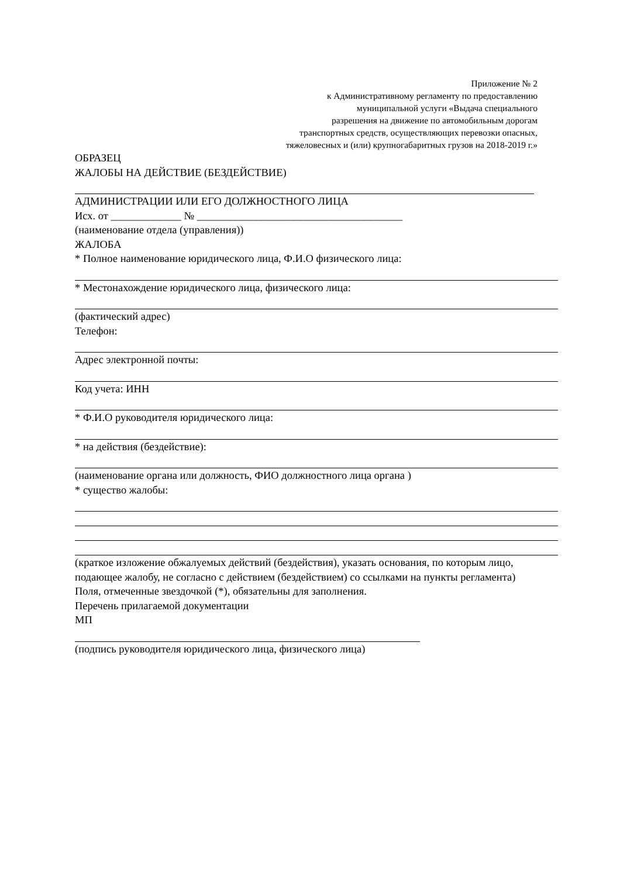Приложение № 2
к Административному регламенту по предоставлению
муниципальной услуги «Выдача специального
разрешения на движение по автомобильным дорогам
транспортных средств, осуществляющих перевозки опасных,
тяжеловесных и (или) крупногабаритных грузов на 2018-2019 г.»
ОБРАЗЕЦ
ЖАЛОБЫ НА ДЕЙСТВИЕ (БЕЗДЕЙСТВИЕ)
АДМИНИСТРАЦИИ ИЛИ ЕГО ДОЛЖНОСТНОГО ЛИЦА
Исх. от _____________ № ______________________________________
(наименование отдела (управления))
ЖАЛОБА
* Полное наименование юридического лица, Ф.И.О физического лица:
* Местонахождение юридического лица, физического лица:
(фактический адрес)
Телефон:
Адрес электронной почты:
Код учета: ИНН
* Ф.И.О руководителя юридического лица:
* на действия (бездействие):
(наименование органа или должность, ФИО должностного лица органа )
* существо жалобы:
(краткое изложение обжалуемых действий (бездействия), указать основания, по которым лицо,
подающее жалобу, не согласно с действием (бездействием) со ссылками на пункты регламента)
Поля, отмеченные звездочкой (*), обязательны для заполнения.
Перечень прилагаемой документации
МП
(подпись руководителя юридического лица, физического лица)